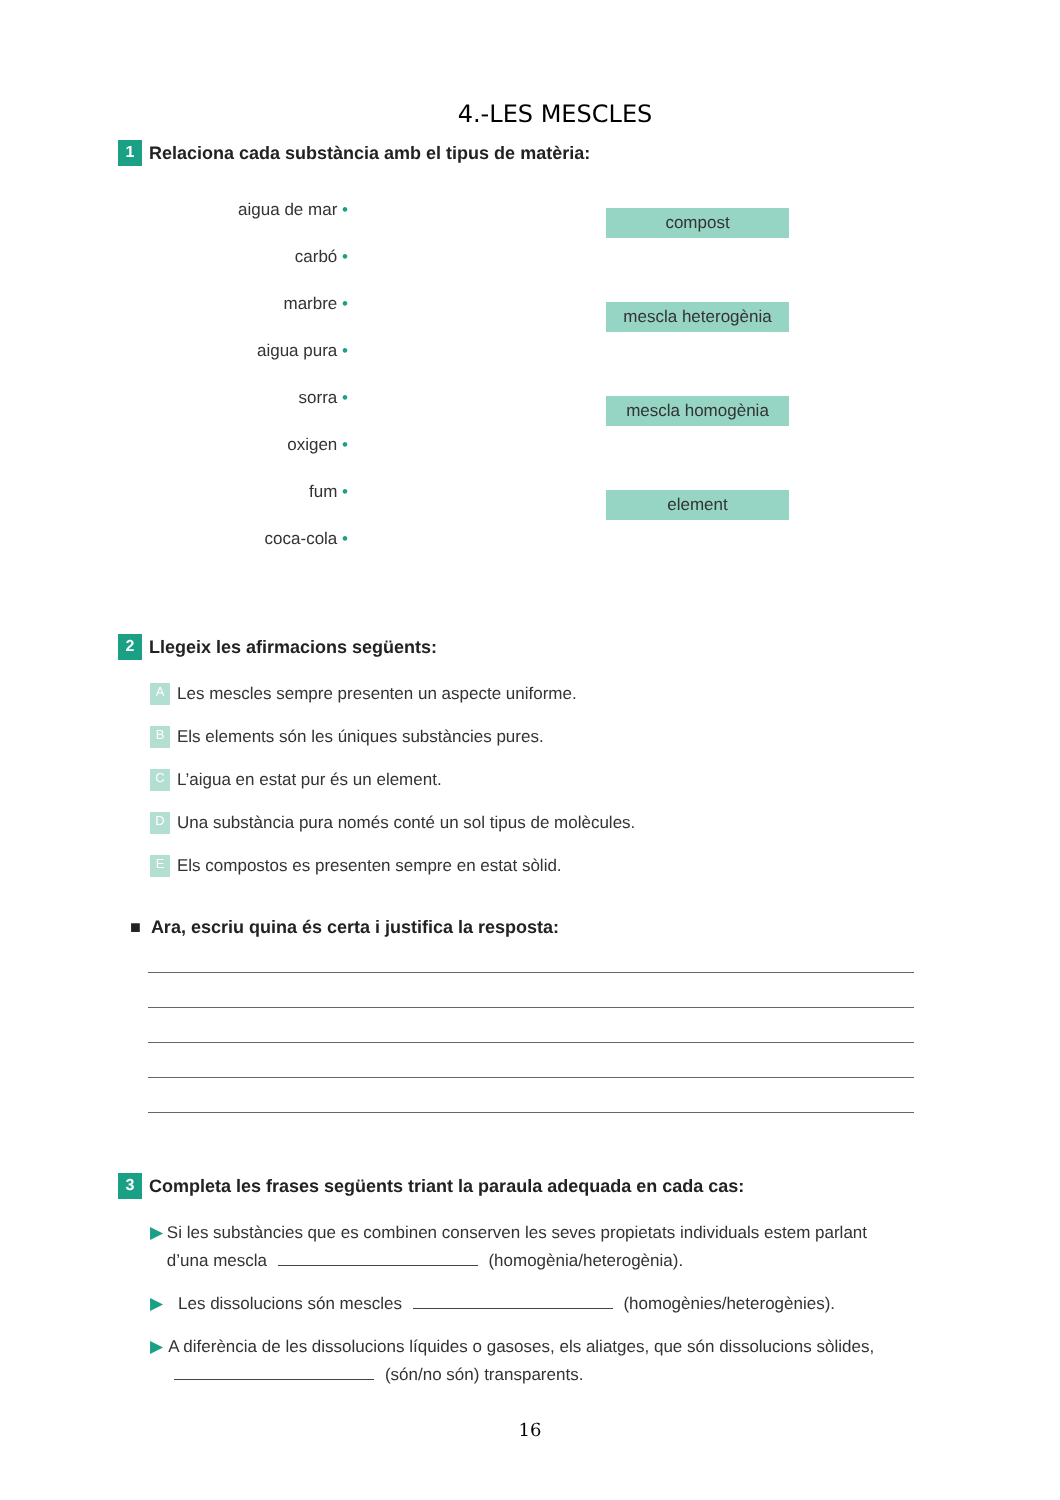4.-LES MESCLES
1
Relaciona cada substància amb el tipus de matèria:
aigua de mar •
carbó •
marbre •
aigua pura •
sorra •
oxigen •
fum •
coca-cola •
compost
mescla heterogènia
mescla homogènia
element
2
Llegeix les afirmacions següents:
A
Les mescles sempre presenten un aspecte uniforme.
B
Els elements són les úniques substàncies pures.
C
L’aigua en estat pur és un element.
D
Una substància pura només conté un sol tipus de molècules.
E
Els compostos es presenten sempre en estat sòlid.
■ Ara, escriu quina és certa i justifica la resposta:
3
Completa les frases següents triant la paraula adequada en cada cas:
▶ Si les substàncies que es combinen conserven les seves propietats individuals estem parlant d’una mescla (homogènia/heterogènia).
▶ Les dissolucions són mescles (homogènies/heterogènies).
▶ A diferència de les dissolucions líquides o gasoses, els aliatges, que són dissolucions sòlides, (són/no són) transparents.
16